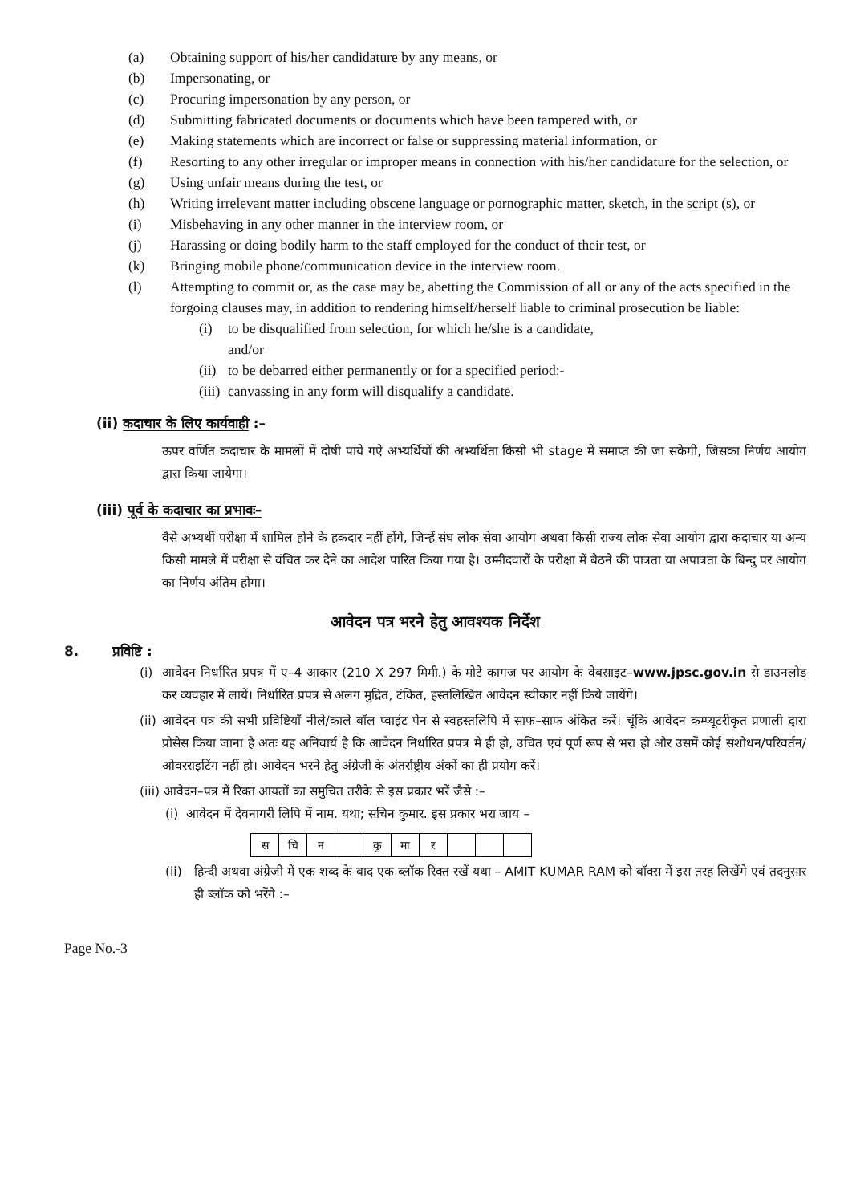(a) Obtaining support of his/her candidature by any means, or
(b) Impersonating, or
(c) Procuring impersonation by any person, or
(d) Submitting fabricated documents or documents which have been tampered with, or
(e) Making statements which are incorrect or false or suppressing material information, or
(f) Resorting to any other irregular or improper means in connection with his/her candidature for the selection, or
(g) Using unfair means during the test, or
(h) Writing irrelevant matter including obscene language or pornographic matter, sketch, in the script (s), or
(i) Misbehaving in any other manner in the interview room, or
(j) Harassing or doing bodily harm to the staff employed for the conduct of their test, or
(k) Bringing mobile phone/communication device in the interview room.
(l) Attempting to commit or, as the case may be, abetting the Commission of all or any of the acts specified in the forgoing clauses may, in addition to rendering himself/herself liable to criminal prosecution be liable:
(i) to be disqualified from selection, for which he/she is a candidate,
and/or
(ii) to be debarred either permanently or for a specified period:-
(iii) canvassing in any form will disqualify a candidate.
(ii) कदाचार के लिए कार्यवाही :–
ऊपर वर्णित कदाचार के मामलों में दोषी पाये गऐ अभ्यर्थियों की अभ्यर्थिता किसी भी stage में समाप्त की जा सकेगी, जिसका निर्णय आयोग द्वारा किया जायेगा।
(iii) पूर्व के कदाचार का प्रभावः–
वैसे अभ्यर्थी परीक्षा में शामिल होने के हकदार नहीं होंगे, जिन्हें संघ लोक सेवा आयोग अथवा किसी राज्य लोक सेवा आयोग द्वारा कदाचार या अन्य किसी मामले में परीक्षा से वंचित कर देने का आदेश पारित किया गया है। उम्मीदवारों के परीक्षा में बैठने की पात्रता या अपात्रता के बिन्दु पर आयोग का निर्णय अंतिम होगा।
आवेदन पत्र भरने हेतु आवश्यक निर्देश
8. प्रविष्टि :
(i) आवेदन निर्धारित प्रपत्र में ए–4 आकार (210 X 297 मिमी.) के मोटे कागज पर आयोग के वेबसाइट–www.jpsc.gov.in से डाउनलोड कर व्यवहार में लायें। निर्धारित प्रपत्र से अलग मुद्रित, टंकित, हस्तलिखित आवेदन स्वीकार नहीं किये जायेंगे।
(ii) आवेदन पत्र की सभी प्रविष्टियाँ नीले/काले बॉल प्वाइंट पेन से स्वहस्तलिपि में साफ–साफ अंकित करें। चूंकि आवेदन कम्प्यूटरीकृत प्रणाली द्वारा प्रोसेस किया जाना है अतः यह अनिवार्य है कि आवेदन निर्धारित प्रपत्र मे ही हो, उचित एवं पूर्ण रूप से भरा हो और उसमें कोई संशोधन/परिवर्तन/ओवरराइटिंग नहीं हो। आवेदन भरने हेतु अंग्रेजी के अंतर्राष्ट्रीय अंकों का ही प्रयोग करें।
(iii) आवेदन–पत्र में रिक्त आयतों का समुचित तरीके से इस प्रकार भरें जैसे :–
(i) आवेदन में देवनागरी लिपि में नाम. यथा; सचिन कुमार. इस प्रकार भरा जाय –
| स | चि | न | | कु | मा | र | | | |
(ii) हिन्दी अथवा अंग्रेजी में एक शब्द के बाद एक ब्लॉक रिक्त रखें यथा – AMIT KUMAR RAM को बॉक्स में इस तरह लिखेंगे एवं तदनुसार ही ब्लॉक को भरेंगे :–
Page No.-3